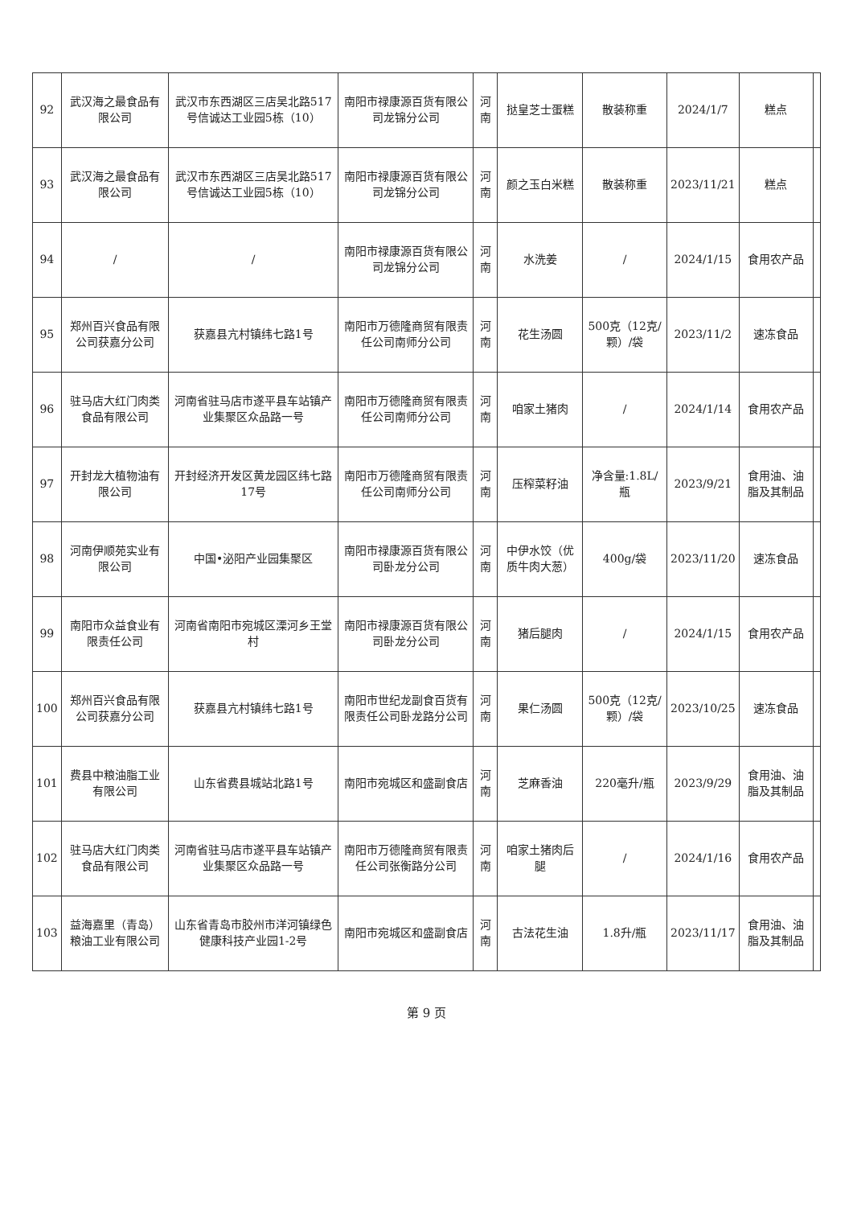| 92 | 武汉海之最食品有限公司 | 武汉市东西湖区三店吴北路517号信诚达工业园5栋（10） | 南阳市禄康源百货有限公司龙锦分公司 | 河南 | 挞皇芝士蛋糕 | 散装称重 | 2024/1/7 | 糕点 | |
| 93 | 武汉海之最食品有限公司 | 武汉市东西湖区三店吴北路517号信诚达工业园5栋（10） | 南阳市禄康源百货有限公司龙锦分公司 | 河南 | 颜之玉白米糕 | 散装称重 | 2023/11/21 | 糕点 | |
| 94 | / | / | 南阳市禄康源百货有限公司龙锦分公司 | 河南 | 水洗姜 | / | 2024/1/15 | 食用农产品 | |
| 95 | 郑州百兴食品有限公司获嘉分公司 | 获嘉县亢村镇纬七路1号 | 南阳市万德隆商贸有限责任公司南师分公司 | 河南 | 花生汤圆 | 500克（12克/颗）/袋 | 2023/11/2 | 速冻食品 | |
| 96 | 驻马店大红门肉类食品有限公司 | 河南省驻马店市遂平县车站镇产业集聚区众品路一号 | 南阳市万德隆商贸有限责任公司南师分公司 | 河南 | 咱家土猪肉 | / | 2024/1/14 | 食用农产品 | |
| 97 | 开封龙大植物油有限公司 | 开封经济开发区黄龙园区纬七路17号 | 南阳市万德隆商贸有限责任公司南师分公司 | 河南 | 压榨菜籽油 | 净含量:1.8L/瓶 | 2023/9/21 | 食用油、油脂及其制品 | |
| 98 | 河南伊顺苑实业有限公司 | 中国•泌阳产业园集聚区 | 南阳市禄康源百货有限公司卧龙分公司 | 河南 | 中伊水饺（优质牛肉大葱） | 400g/袋 | 2023/11/20 | 速冻食品 | |
| 99 | 南阳市众益食业有限责任公司 | 河南省南阳市宛城区溧河乡王堂村 | 南阳市禄康源百货有限公司卧龙分公司 | 河南 | 猪后腿肉 | / | 2024/1/15 | 食用农产品 | |
| 100 | 郑州百兴食品有限公司获嘉分公司 | 获嘉县亢村镇纬七路1号 | 南阳市世纪龙副食百货有限责任公司卧龙路分公司 | 河南 | 果仁汤圆 | 500克（12克/颗）/袋 | 2023/10/25 | 速冻食品 | |
| 101 | 费县中粮油脂工业有限公司 | 山东省费县城站北路1号 | 南阳市宛城区和盛副食店 | 河南 | 芝麻香油 | 220毫升/瓶 | 2023/9/29 | 食用油、油脂及其制品 | |
| 102 | 驻马店大红门肉类食品有限公司 | 河南省驻马店市遂平县车站镇产业集聚区众品路一号 | 南阳市万德隆商贸有限责任公司张衡路分公司 | 河南 | 咱家土猪肉后腿 | / | 2024/1/16 | 食用农产品 | |
| 103 | 益海嘉里（青岛）粮油工业有限公司 | 山东省青岛市胶州市洋河镇绿色健康科技产业园1-2号 | 南阳市宛城区和盛副食店 | 河南 | 古法花生油 | 1.8升/瓶 | 2023/11/17 | 食用油、油脂及其制品 | |
第 9 页